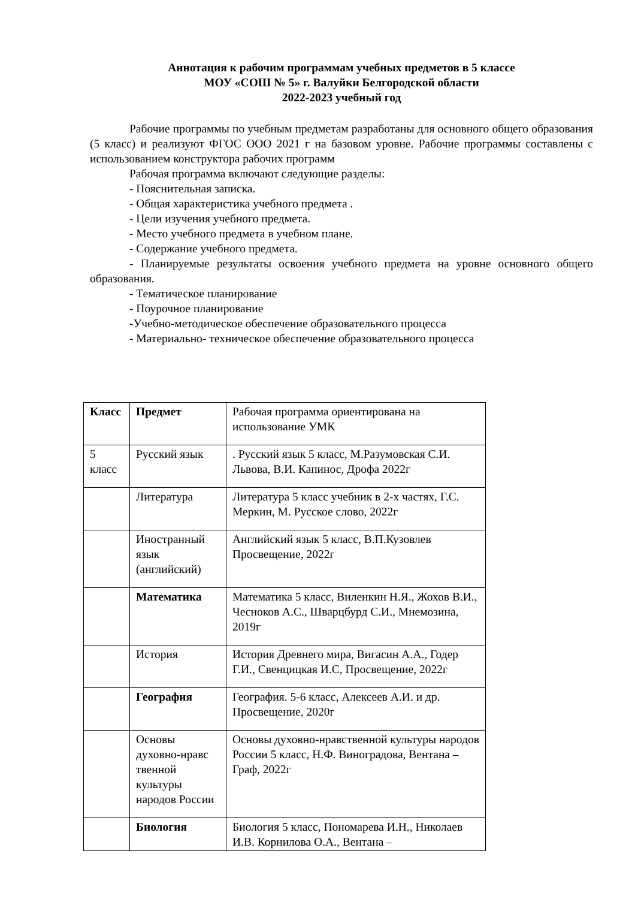Аннотация к рабочим программам учебных предметов в 5 классе
МОУ «СОШ № 5» г. Валуйки Белгородской области
2022-2023 учебный год
Рабочие программы по учебным предметам разработаны для основного общего образования (5 класс) и реализуют ФГОС ООО 2021 г на базовом уровне. Рабочие программы составлены с использованием конструктора рабочих программ
Рабочая программа включают следующие разделы:
- Пояснительная записка.
- Общая характеристика учебного предмета .
- Цели изучения учебного предмета.
- Место учебного предмета в учебном плане.
- Содержание учебного предмета.
- Планируемые результаты освоения учебного предмета на уровне основного общего образования.
- Тематическое планирование
- Поурочное планирование
-Учебно-методическое обеспечение образовательного процесса
- Материально- техническое обеспечение образовательного процесса
| Класс | Предмет | Рабочая программа ориентирована на использование УМК |
| 5 класс | Русский язык | . Русский язык 5 класс, М.Разумовская С.И. Львова, В.И. Капинос, Дрофа 2022г |
| | Литература | Литература 5 класс учебник в 2-х частях, Г.С. Меркин, М. Русское слово, 2022г |
| | Иностранный язык (английский) | Английский язык 5 класс, В.П.Кузовлев Просвещение, 2022г |
| | Математика | Математика 5 класс, Виленкин Н.Я., Жохов В.И., Чесноков А.С., Шварцбурд С.И., Мнемозина, 2019г |
| | История | История Древнего мира, Вигасин А.А., Годер Г.И., Свенцицкая И.С, Просвещение, 2022г |
| | География | География. 5-6 класс, Алексеев А.И. и др. Просвещение, 2020г |
| | Основы духовно-нравс твенной культуры народов России | Основы духовно-нравственной культуры народов России 5 класс, Н.Ф. Виноградова, Вентана –Граф, 2022г |
| | Биология | Биология 5 класс, Пономарева И.Н., Николаев И.В. Корнилова О.А., Вентана – |